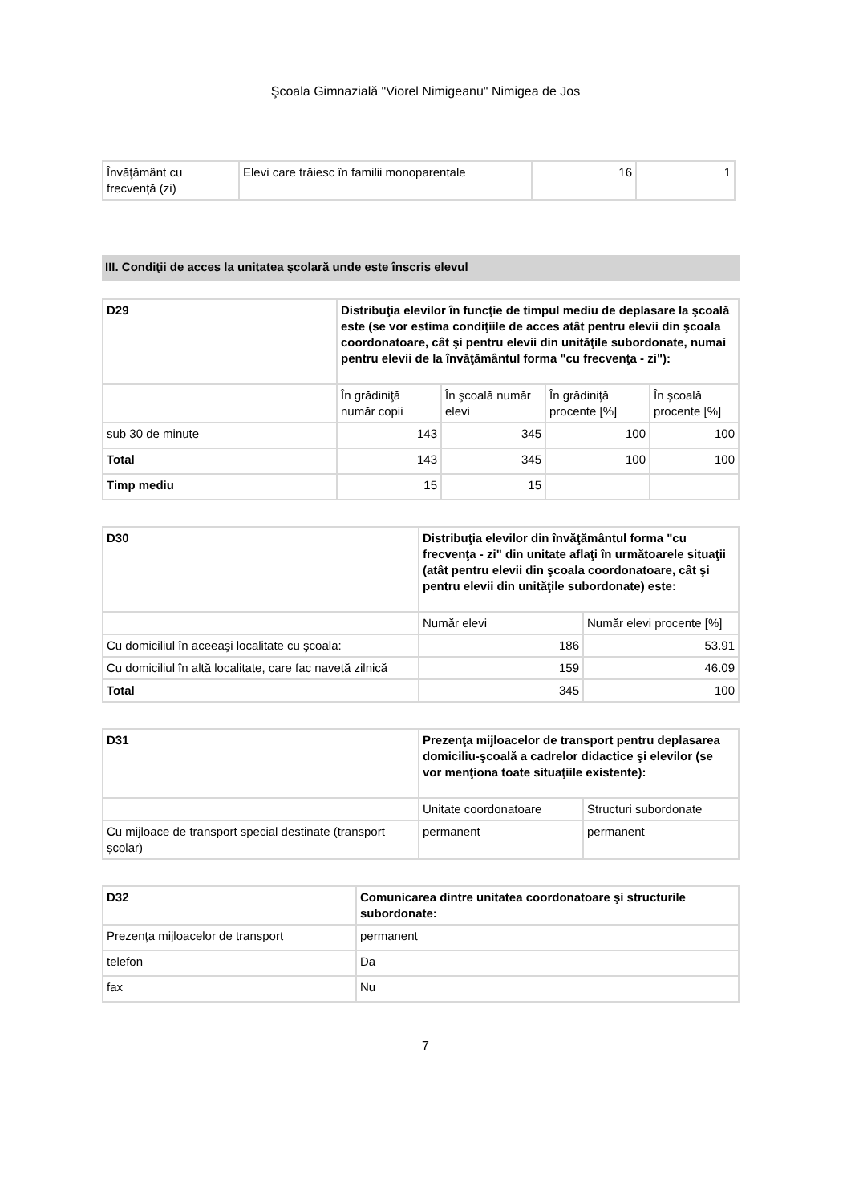Şcoala Gimnazială "Viorel Nimigeanu" Nimigea de Jos
| Învăţământ cu frecvență (zi) | Elevi care trăiesc în familii monoparentale | 16 | 1 |
III. Condiţii de acces la unitatea şcolară unde este înscris elevul
| D29 | Distribuţia elevilor în funcţie de timpul mediu de deplasare la şcoală este (se vor estima condiţiile de acces atât pentru elevii din şcoala coordonatoare, cât şi pentru elevii din unităţile subordonate, numai pentru elevii de la învăţământul forma "cu frecvenţa - zi"): | | | |
| | În grădiniţă număr copii | În şcoală număr elevi | În grădiniţă procente [%] | În şcoală procente [%] |
| sub 30 de minute | 143 | 345 | 100 | 100 |
| Total | 143 | 345 | 100 | 100 |
| Timp mediu | 15 | 15 | | |
| D30 | Distribuţia elevilor din învăţământul forma "cu frecvenţa - zi" din unitate aflaţi în următoarele situaţii (atât pentru elevii din şcoala coordonatoare, cât şi pentru elevii din unităţile subordonate) este: | |
| | Număr elevi | Număr elevi procente [%] |
| Cu domiciliul în aceeaşi localitate cu şcoala: | 186 | 53.91 |
| Cu domiciliul în altă localitate, care fac navetă zilnică | 159 | 46.09 |
| Total | 345 | 100 |
| D31 | Prezenţa mijloacelor de transport pentru deplasarea domiciliu-şcoală a cadrelor didactice şi elevilor (se vor menţiona toate situaţiile existente): | |
| | Unitate coordonatoare | Structuri subordonate |
| Cu mijloace de transport special destinate (transport școlar) | permanent | permanent |
| D32 | Comunicarea dintre unitatea coordonatoare şi structurile subordonate: |
| Prezenţa mijloacelor de transport | permanent |
| telefon | Da |
| fax | Nu |
7